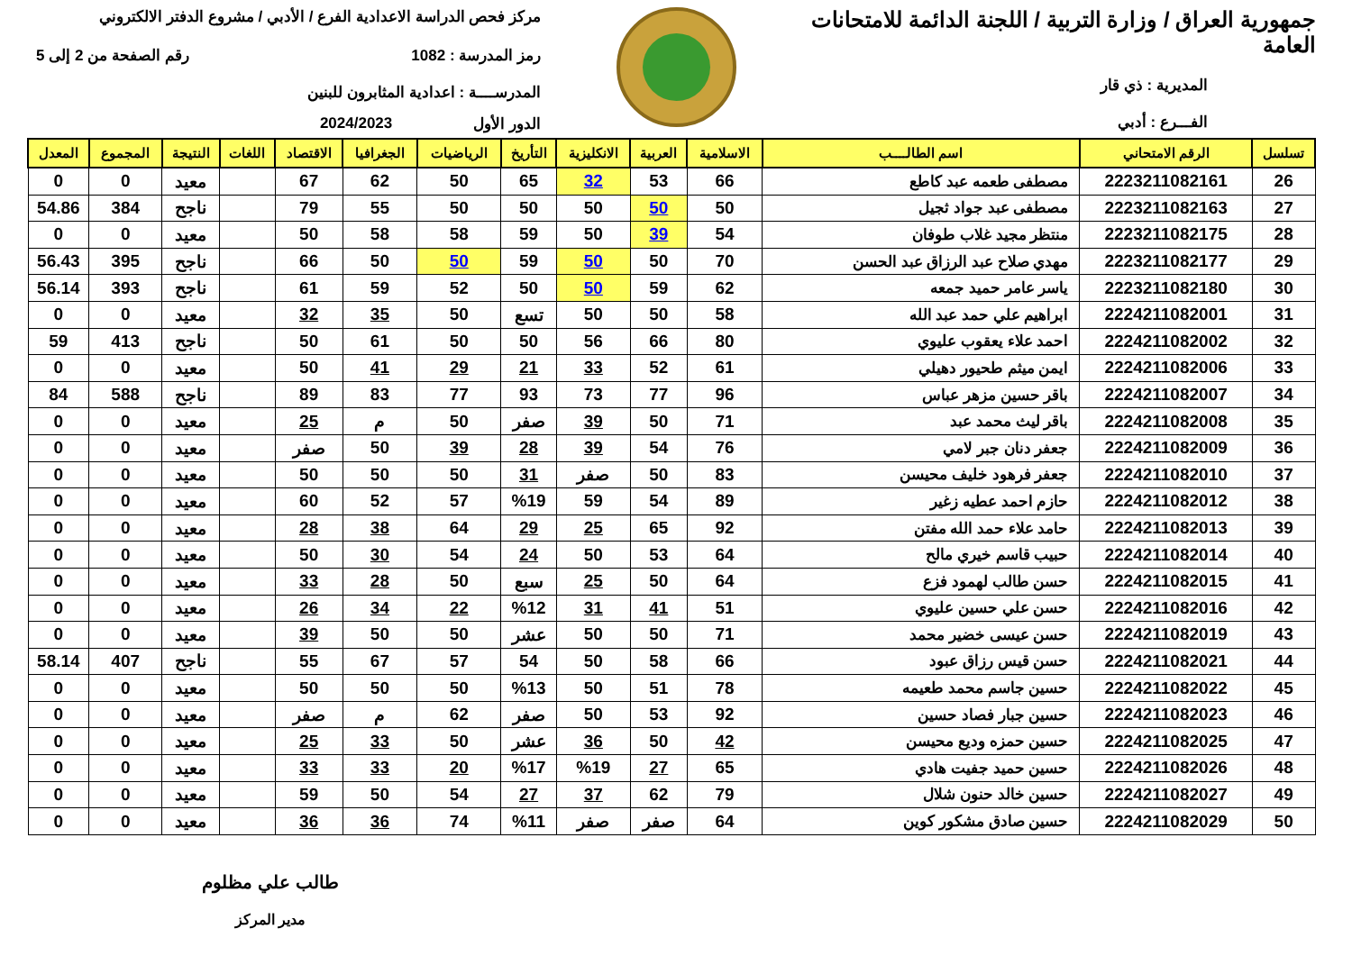جمهورية العراق / وزارة التربية / اللجنة الدائمة للامتحانات العامة
المديرية : ذي قار
الفـــرع : أدبي
مركز فحص الدراسة الاعدادية الفرع / الأدبي / مشروع الدفتر الالكتروني
رمز المدرسة : 1082 رقم الصفحة من 2 إلى 5
المدرســــة : اعدادية المثابرون للبنين
الدور الأول 2024/2023
| تسلسل | الرقم الامتحاني | اسم الطالــــب | الاسلامية | العربية | الانكليزية | التأريخ | الرياضيات | الجغرافيا | الاقتصاد | اللغات | النتيجة | المجموع | المعدل |
| --- | --- | --- | --- | --- | --- | --- | --- | --- | --- | --- | --- | --- | --- |
| 26 | 2223211082161 | مصطفى طعمه عبد كاطع | 66 | 53 | 32 | 65 | 50 | 62 | 67 | | معيد | 0 | 0 |
| 27 | 2223211082163 | مصطفى عبد جواد ثجيل | 50 | 50 | 50 | 50 | 50 | 55 | 79 | | ناجح | 384 | 54.86 |
| 28 | 2223211082175 | منتظر مجيد غلاب طوفان | 54 | 39 | 50 | 59 | 58 | 58 | 50 | | معيد | 0 | 0 |
| 29 | 2223211082177 | مهدي صلاح عبد الرزاق عبد الحسن | 70 | 50 | 50 | 59 | 50 | 50 | 66 | | ناجح | 395 | 56.43 |
| 30 | 2223211082180 | ياسر عامر حميد جمعه | 62 | 59 | 50 | 50 | 52 | 59 | 61 | | ناجح | 393 | 56.14 |
| 31 | 2224211082001 | ابراهيم علي حمد عبد الله | 58 | 50 | 50 | تسع | 50 | 35 | 32 | | معيد | 0 | 0 |
| 32 | 2224211082002 | احمد علاء يعقوب عليوي | 80 | 66 | 56 | 50 | 50 | 61 | 50 | | ناجح | 413 | 59 |
| 33 | 2224211082006 | ايمن ميثم طحيور دهيلي | 61 | 52 | 33 | 21 | 29 | 41 | 50 | | معيد | 0 | 0 |
| 34 | 2224211082007 | باقر حسين مزهر عباس | 96 | 77 | 73 | 93 | 77 | 83 | 89 | | ناجح | 588 | 84 |
| 35 | 2224211082008 | باقر ليث محمد عبد | 71 | 50 | 39 | صفر | 50 | م | 25 | | معيد | 0 | 0 |
| 36 | 2224211082009 | جعفر دنان جبر لامي | 76 | 54 | 39 | 28 | 39 | 50 | صفر | | معيد | 0 | 0 |
| 37 | 2224211082010 | جعفر فرهود خليف محيسن | 83 | 50 | صفر | 31 | 50 | 50 | 50 | | معيد | 0 | 0 |
| 38 | 2224211082012 | حازم احمد عطيه زغير | 89 | 54 | 59 | %19 | 57 | 52 | 60 | | معيد | 0 | 0 |
| 39 | 2224211082013 | حامد علاء حمد الله مفتن | 92 | 65 | 25 | 29 | 64 | 38 | 28 | | معيد | 0 | 0 |
| 40 | 2224211082014 | حبيب قاسم خيري مالح | 64 | 53 | 50 | 24 | 54 | 30 | 50 | | معيد | 0 | 0 |
| 41 | 2224211082015 | حسن طالب لهمود فزع | 64 | 50 | 25 | سبع | 50 | 28 | 33 | | معيد | 0 | 0 |
| 42 | 2224211082016 | حسن علي حسين عليوي | 51 | 41 | 31 | %12 | 22 | 34 | 26 | | معيد | 0 | 0 |
| 43 | 2224211082019 | حسن عيسى خضير محمد | 71 | 50 | 50 | عشر | 50 | 50 | 39 | | معيد | 0 | 0 |
| 44 | 2224211082021 | حسن قيس رزاق عبود | 66 | 58 | 50 | 54 | 57 | 67 | 55 | | ناجح | 407 | 58.14 |
| 45 | 2224211082022 | حسين جاسم محمد طعيمه | 78 | 51 | 50 | %13 | 50 | 50 | 50 | | معيد | 0 | 0 |
| 46 | 2224211082023 | حسين جبار فصاد حسين | 92 | 53 | 50 | صفر | 62 | م | صفر | | معيد | 0 | 0 |
| 47 | 2224211082025 | حسين حمزه وديع محيسن | 42 | 50 | 36 | عشر | 50 | 33 | 25 | | معيد | 0 | 0 |
| 48 | 2224211082026 | حسين حميد جفيت هادي | 65 | 27 | %19 | %17 | 20 | 33 | 33 | | معيد | 0 | 0 |
| 49 | 2224211082027 | حسين خالد حنون شلال | 79 | 62 | 37 | 27 | 54 | 50 | 59 | | معيد | 0 | 0 |
| 50 | 2224211082029 | حسين صادق مشكور كوين | 64 | صفر | صفر | %11 | 74 | 36 | 36 | | معيد | 0 | 0 |
طالب علي مظلوم
مدير المركز